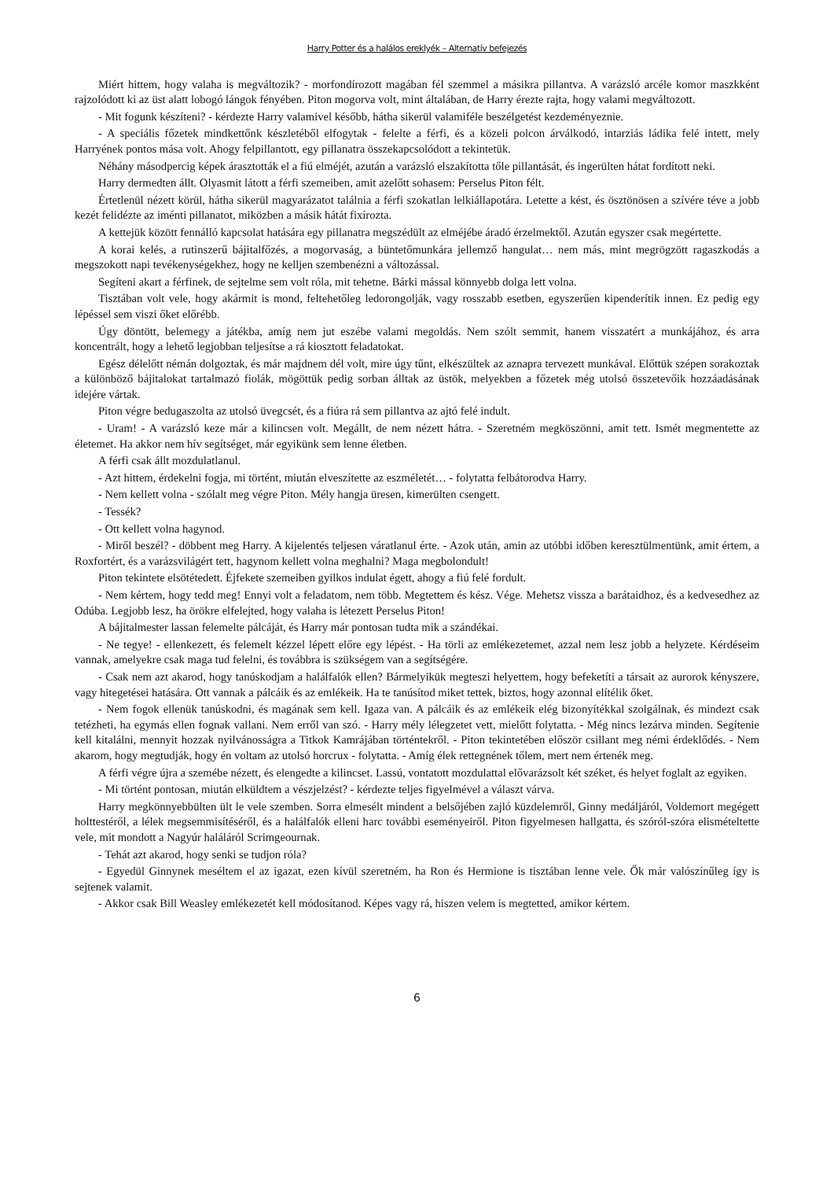Harry Potter és a halálos ereklyék – Alternatív befejezés
Miért hittem, hogy valaha is megváltozik? - morfondírozott magában fél szemmel a másikra pillantva. A varázsló arcéle komor maszkként rajzolódott ki az üst alatt lobogó lángok fényében. Piton mogorva volt, mint általában, de Harry érezte rajta, hogy valami megváltozott.
- Mit fogunk készíteni? - kérdezte Harry valamivel később, hátha sikerül valamiféle beszélgetést kezdeményeznie.
- A speciális főzetek mindkettőnk készletéből elfogytak - felelte a férfi, és a közeli polcon árválkodó, intarziás ládika felé intett, mely Harryének pontos mása volt. Ahogy felpillantott, egy pillanatra összekapcsolódott a tekintetük.
Néhány másodpercig képek árasztották el a fiú elméjét, azután a varázsló elszakította tőle pillantását, és ingerülten hátat fordított neki.
Harry dermedten állt. Olyasmit látott a férfi szemeiben, amit azelőtt sohasem: Perselus Piton félt.
Értetlenül nézett körül, hátha sikerül magyarázatot találnia a férfi szokatlan lelkiállapotára. Letette a kést, és ösztönösen a szívére téve a jobb kezét felidézte az iménti pillanatot, miközben a másik hátát fixírozta.
A kettejük között fennálló kapcsolat hatására egy pillanatra megszédült az elméjébe áradó érzelmektől. Azután egyszer csak megértette.
A korai kelés, a rutinszerű bájitalfőzés, a mogorvaság, a büntetőmunkára jellemző hangulat… nem más, mint megrögzött ragaszkodás a megszokott napi tevékenységekhez, hogy ne kelljen szembenézni a változással.
Segíteni akart a férfinek, de sejtelme sem volt róla, mit tehetne. Bárki mással könnyebb dolga lett volna.
Tisztában volt vele, hogy akármit is mond, feltehetőleg ledorongolják, vagy rosszabb esetben, egyszerűen kipenderítik innen. Ez pedig egy lépéssel sem viszi őket előrébb.
Úgy döntött, belemegy a játékba, amíg nem jut eszébe valami megoldás. Nem szólt semmit, hanem visszatért a munkájához, és arra koncentrált, hogy a lehető legjobban teljesítse a rá kiosztott feladatokat.
Egész délelőtt némán dolgoztak, és már majdnem dél volt, mire úgy tűnt, elkészültek az aznapra tervezett munkával. Előttük szépen sorakoztak a különböző bájitalokat tartalmazó fiolák, mögöttük pedig sorban álltak az üstök, melyekben a főzetek még utolsó összetevőik hozzáadásának idejére vártak.
Piton végre bedugaszolta az utolsó üvegcsét, és a fiúra rá sem pillantva az ajtó felé indult.
- Uram! - A varázsló keze már a kilincsen volt. Megállt, de nem nézett hátra. - Szeretném megköszönni, amit tett. Ismét megmentette az életemet. Ha akkor nem hív segítséget, már egyikünk sem lenne életben.
A férfi csak állt mozdulatlanul.
- Azt hittem, érdekelni fogja, mi történt, miután elveszítette az eszméletét… - folytatta felbátorodva Harry.
- Nem kellett volna - szólalt meg végre Piton. Mély hangja üresen, kimerülten csengett.
- Tessék?
- Ott kellett volna hagynod.
- Miről beszél? - döbbent meg Harry. A kijelentés teljesen váratlanul érte. - Azok után, amin az utóbbi időben keresztülmentünk, amit értem, a Roxfortért, és a varázsvilágért tett, hagynom kellett volna meghalni? Maga megbolondult!
Piton tekintete elsötétedett. Éjfekete szemeiben gyilkos indulat égett, ahogy a fiú felé fordult.
- Nem kértem, hogy tedd meg! Ennyi volt a feladatom, nem több. Megtettem és kész. Vége. Mehetsz vissza a barátaidhoz, és a kedvesedhez az Odúba. Legjobb lesz, ha örökre elfelejted, hogy valaha is létezett Perselus Piton!
A bájitalmester lassan felemelte pálcáját, és Harry már pontosan tudta mik a szándékai.
- Ne tegye! - ellenkezett, és felemelt kézzel lépett előre egy lépést. - Ha törli az emlékezetemet, azzal nem lesz jobb a helyzete. Kérdéseim vannak, amelyekre csak maga tud felelni, és továbbra is szükségem van a segítségére.
- Csak nem azt akarod, hogy tanúskodjam a halálfalók ellen? Bármelyikük megteszi helyettem, hogy befeketíti a társait az aurorok kényszere, vagy hitegetései hatására. Ott vannak a pálcáik és az emlékeik. Ha te tanúsítod miket tettek, biztos, hogy azonnal elítélik őket.
- Nem fogok ellenük tanúskodni, és magának sem kell. Igaza van. A pálcáik és az emlékeik elég bizonyítékkal szolgálnak, és mindezt csak tetézheti, ha egymás ellen fognak vallani. Nem erről van szó. - Harry mély lélegzetet vett, mielőtt folytatta. - Még nincs lezárva minden. Segítenie kell kitalálni, mennyit hozzak nyilvánosságra a Titkok Kamrájában történtekről. - Piton tekintetében először csillant meg némi érdeklődés. - Nem akarom, hogy megtudják, hogy én voltam az utolsó horcrux - folytatta. - Amíg élek rettegnének tőlem, mert nem értenék meg.
A férfi végre újra a szemébe nézett, és elengedte a kilincset. Lassú, vontatott mozdulattal elővarázsolt két széket, és helyet foglalt az egyiken.
- Mi történt pontosan, miután elküldtem a vészjelzést? - kérdezte teljes figyelmével a választ várva.
Harry megkönnyebbülten ült le vele szemben. Sorra elmesélt mindent a belsőjében zajló küzdelemről, Ginny medáljáról, Voldemort megégett holttestéről, a lélek megsemmisítéséről, és a halálfalók elleni harc további eseményeiről. Piton figyelmesen hallgatta, és szóról-szóra elismételtette vele, mit mondott a Nagyúr haláláról Scrimgeournak.
- Tehát azt akarod, hogy senki se tudjon róla?
- Egyedül Ginnynek meséltem el az igazat, ezen kívül szeretném, ha Ron és Hermione is tisztában lenne vele. Ők már valószínűleg így is sejtenek valamit.
- Akkor csak Bill Weasley emlékezetét kell módosítanod. Képes vagy rá, hiszen velem is megtetted, amikor kértem.
6